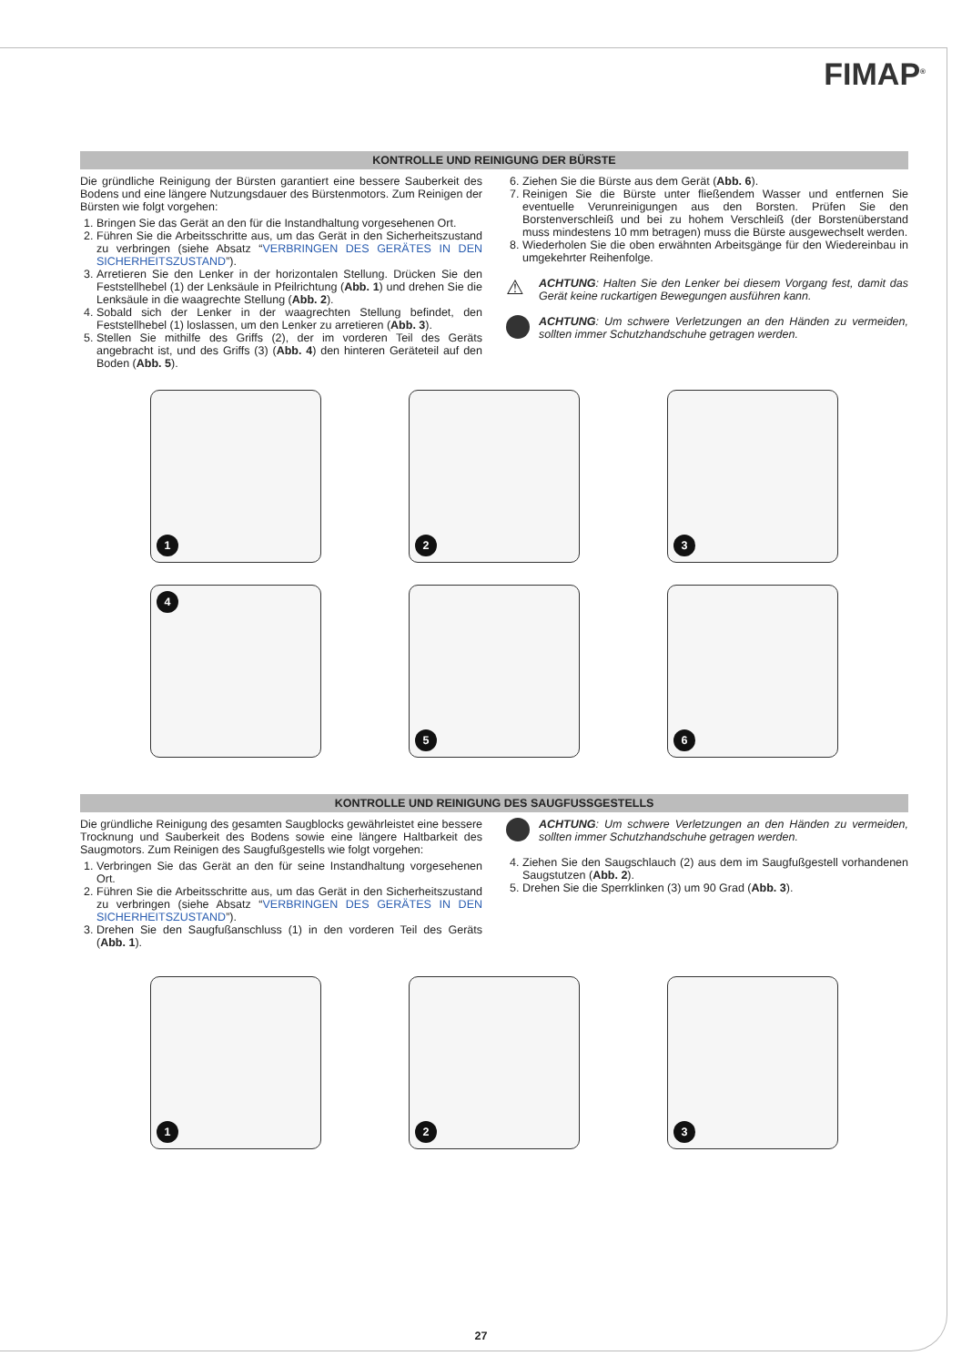FIMAP<sup>®</sup>
KONTROLLE UND REINIGUNG DER BÜRSTE
Die gründliche Reinigung der Bürsten garantiert eine bessere Sauberkeit des Bodens und eine längere Nutzungsdauer des Bürstenmotors. Zum Reinigen der Bürsten wie folgt vorgehen:
1. Bringen Sie das Gerät an den für die Instandhaltung vorgesehenen Ort.
2. Führen Sie die Arbeitsschritte aus, um das Gerät in den Sicherheitszustand zu verbringen (siehe Absatz “VERBRINGEN DES GERÄTES IN DEN SICHERHEITSZUSTAND”).
3. Arretieren Sie den Lenker in der horizontalen Stellung. Drücken Sie den Feststellhebel (1) der Lenksäule in Pfeilrichtung (Abb. 1) und drehen Sie die Lenksäule in die waagrechte Stellung (Abb. 2).
4. Sobald sich der Lenker in der waagrechten Stellung befindet, den Feststellhebel (1) loslassen, um den Lenker zu arretieren (Abb. 3).
5. Stellen Sie mithilfe des Griffs (2), der im vorderen Teil des Geräts angebracht ist, und des Griffs (3) (Abb. 4) den hinteren Geräteteil auf den Boden (Abb. 5).
6. Ziehen Sie die Bürste aus dem Gerät (Abb. 6).
7. Reinigen Sie die Bürste unter fließendem Wasser und entfernen Sie eventuelle Verunreinigungen aus den Borsten. Prüfen Sie den Borstenverschleiß und bei zu hohem Verschleiß (der Borstenüberstand muss mindestens 10 mm betragen) muss die Bürste ausgewechselt werden.
8. Wiederholen Sie die oben erwähnten Arbeitsgänge für den Wiedereinbau in umgekehrter Reihenfolge.
⚠
ACHTUNG: Halten Sie den Lenker bei diesem Vorgang fest, damit das Gerät keine ruckartigen Bewegungen ausführen kann.
ACHTUNG: Um schwere Verletzungen an den Händen zu vermeiden, sollten immer Schutzhandschuhe getragen werden.
1
2
3
4
5
6
KONTROLLE UND REINIGUNG DES SAUGFUSSGESTELLS
Die gründliche Reinigung des gesamten Saugblocks gewährleistet eine bessere Trocknung und Sauberkeit des Bodens sowie eine längere Haltbarkeit des Saugmotors. Zum Reinigen des Saugfußgestells wie folgt vorgehen:
1. Verbringen Sie das Gerät an den für seine Instandhaltung vorgesehenen Ort.
2. Führen Sie die Arbeitsschritte aus, um das Gerät in den Sicherheitszustand zu verbringen (siehe Absatz “VERBRINGEN DES GERÄTES IN DEN SICHERHEITSZUSTAND”).
3. Drehen Sie den Saugfußanschluss (1) in den vorderen Teil des Geräts (Abb. 1).
ACHTUNG: Um schwere Verletzungen an den Händen zu vermeiden, sollten immer Schutzhandschuhe getragen werden.
4. Ziehen Sie den Saugschlauch (2) aus dem im Saugfußgestell vorhandenen Saugstutzen (Abb. 2).
5. Drehen Sie die Sperrklinken (3) um 90 Grad (Abb. 3).
1
2
3
27